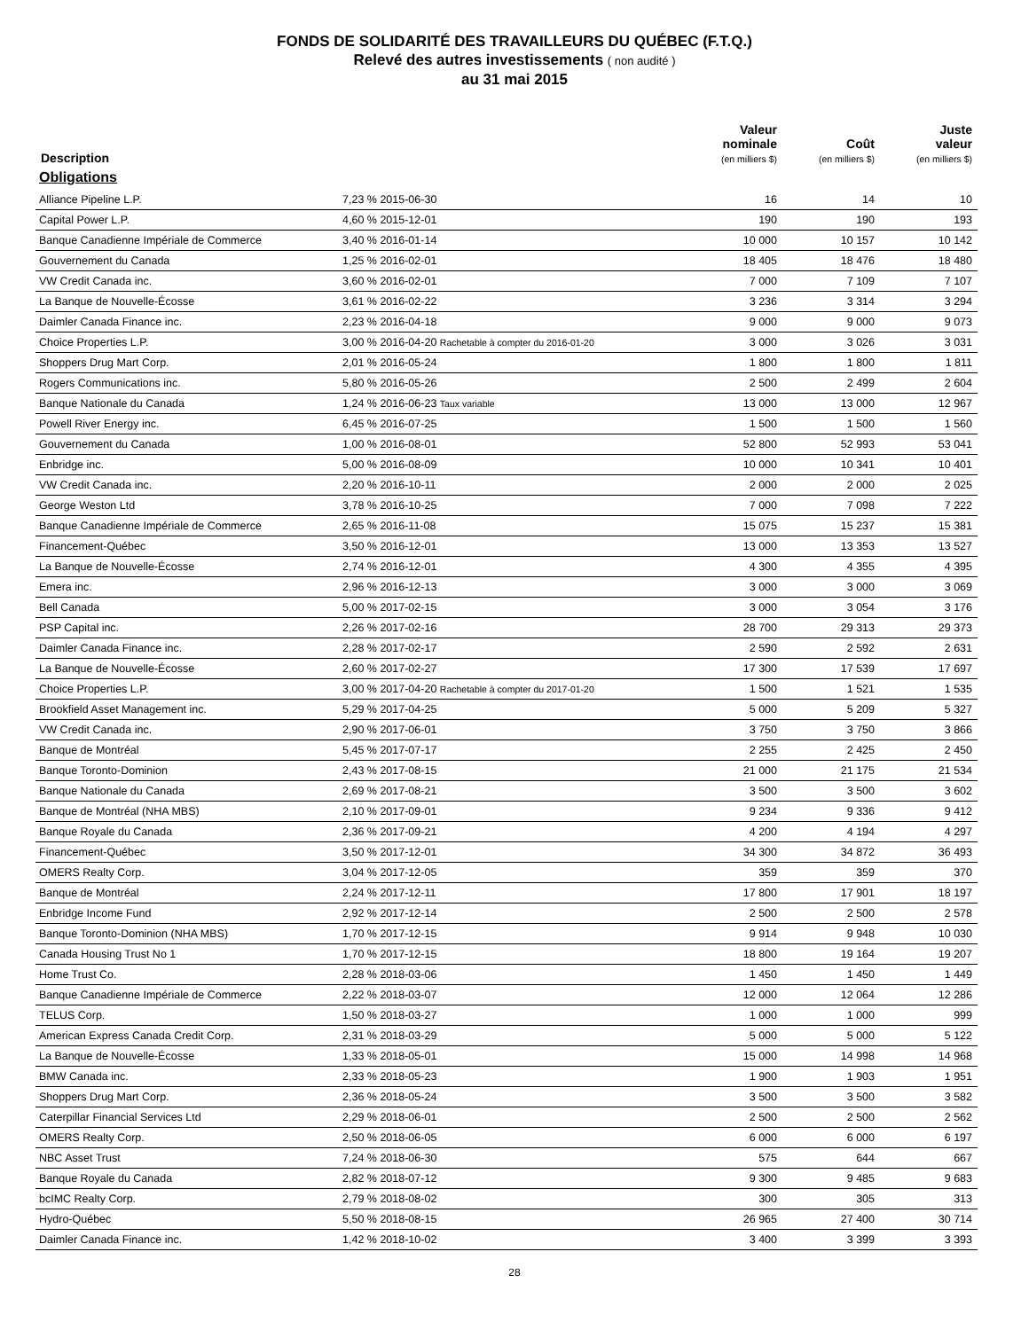FONDS DE SOLIDARITÉ DES TRAVAILLEURS DU QUÉBEC (F.T.Q.)
Relevé des autres investissements ( non audité )
au 31 mai 2015
| Description | | Valeur nominale (en milliers $) | Coût (en milliers $) | Juste valeur (en milliers $) |
| --- | --- | --- | --- | --- |
| Obligations | | | | |
| Alliance Pipeline L.P. | 7,23 % 2015-06-30 | 16 | 14 | 10 |
| Capital Power L.P. | 4,60 % 2015-12-01 | 190 | 190 | 193 |
| Banque Canadienne Impériale de Commerce | 3,40 % 2016-01-14 | 10 000 | 10 157 | 10 142 |
| Gouvernement du Canada | 1,25 % 2016-02-01 | 18 405 | 18 476 | 18 480 |
| VW Credit Canada inc. | 3,60 % 2016-02-01 | 7 000 | 7 109 | 7 107 |
| La Banque de Nouvelle-Écosse | 3,61 % 2016-02-22 | 3 236 | 3 314 | 3 294 |
| Daimler Canada Finance inc. | 2,23 % 2016-04-18 | 9 000 | 9 000 | 9 073 |
| Choice Properties L.P. | 3,00 % 2016-04-20 Rachetable à compter du 2016-01-20 | 3 000 | 3 026 | 3 031 |
| Shoppers Drug Mart Corp. | 2,01 % 2016-05-24 | 1 800 | 1 800 | 1 811 |
| Rogers Communications inc. | 5,80 % 2016-05-26 | 2 500 | 2 499 | 2 604 |
| Banque Nationale du Canada | 1,24 % 2016-06-23 Taux variable | 13 000 | 13 000 | 12 967 |
| Powell River Energy inc. | 6,45 % 2016-07-25 | 1 500 | 1 500 | 1 560 |
| Gouvernement du Canada | 1,00 % 2016-08-01 | 52 800 | 52 993 | 53 041 |
| Enbridge inc. | 5,00 % 2016-08-09 | 10 000 | 10 341 | 10 401 |
| VW Credit Canada inc. | 2,20 % 2016-10-11 | 2 000 | 2 000 | 2 025 |
| George Weston Ltd | 3,78 % 2016-10-25 | 7 000 | 7 098 | 7 222 |
| Banque Canadienne Impériale de Commerce | 2,65 % 2016-11-08 | 15 075 | 15 237 | 15 381 |
| Financement-Québec | 3,50 % 2016-12-01 | 13 000 | 13 353 | 13 527 |
| La Banque de Nouvelle-Écosse | 2,74 % 2016-12-01 | 4 300 | 4 355 | 4 395 |
| Emera inc. | 2,96 % 2016-12-13 | 3 000 | 3 000 | 3 069 |
| Bell Canada | 5,00 % 2017-02-15 | 3 000 | 3 054 | 3 176 |
| PSP Capital inc. | 2,26 % 2017-02-16 | 28 700 | 29 313 | 29 373 |
| Daimler Canada Finance inc. | 2,28 % 2017-02-17 | 2 590 | 2 592 | 2 631 |
| La Banque de Nouvelle-Écosse | 2,60 % 2017-02-27 | 17 300 | 17 539 | 17 697 |
| Choice Properties L.P. | 3,00 % 2017-04-20 Rachetable à compter du 2017-01-20 | 1 500 | 1 521 | 1 535 |
| Brookfield Asset Management inc. | 5,29 % 2017-04-25 | 5 000 | 5 209 | 5 327 |
| VW Credit Canada inc. | 2,90 % 2017-06-01 | 3 750 | 3 750 | 3 866 |
| Banque de Montréal | 5,45 % 2017-07-17 | 2 255 | 2 425 | 2 450 |
| Banque Toronto-Dominion | 2,43 % 2017-08-15 | 21 000 | 21 175 | 21 534 |
| Banque Nationale du Canada | 2,69 % 2017-08-21 | 3 500 | 3 500 | 3 602 |
| Banque de Montréal (NHA MBS) | 2,10 % 2017-09-01 | 9 234 | 9 336 | 9 412 |
| Banque Royale du Canada | 2,36 % 2017-09-21 | 4 200 | 4 194 | 4 297 |
| Financement-Québec | 3,50 % 2017-12-01 | 34 300 | 34 872 | 36 493 |
| OMERS Realty Corp. | 3,04 % 2017-12-05 | 359 | 359 | 370 |
| Banque de Montréal | 2,24 % 2017-12-11 | 17 800 | 17 901 | 18 197 |
| Enbridge Income Fund | 2,92 % 2017-12-14 | 2 500 | 2 500 | 2 578 |
| Banque Toronto-Dominion (NHA MBS) | 1,70 % 2017-12-15 | 9 914 | 9 948 | 10 030 |
| Canada Housing Trust No 1 | 1,70 % 2017-12-15 | 18 800 | 19 164 | 19 207 |
| Home Trust Co. | 2,28 % 2018-03-06 | 1 450 | 1 450 | 1 449 |
| Banque Canadienne Impériale de Commerce | 2,22 % 2018-03-07 | 12 000 | 12 064 | 12 286 |
| TELUS Corp. | 1,50 % 2018-03-27 | 1 000 | 1 000 | 999 |
| American Express Canada Credit Corp. | 2,31 % 2018-03-29 | 5 000 | 5 000 | 5 122 |
| La Banque de Nouvelle-Écosse | 1,33 % 2018-05-01 | 15 000 | 14 998 | 14 968 |
| BMW Canada inc. | 2,33 % 2018-05-23 | 1 900 | 1 903 | 1 951 |
| Shoppers Drug Mart Corp. | 2,36 % 2018-05-24 | 3 500 | 3 500 | 3 582 |
| Caterpillar Financial Services Ltd | 2,29 % 2018-06-01 | 2 500 | 2 500 | 2 562 |
| OMERS Realty Corp. | 2,50 % 2018-06-05 | 6 000 | 6 000 | 6 197 |
| NBC Asset Trust | 7,24 % 2018-06-30 | 575 | 644 | 667 |
| Banque Royale du Canada | 2,82 % 2018-07-12 | 9 300 | 9 485 | 9 683 |
| bcIMC Realty Corp. | 2,79 % 2018-08-02 | 300 | 305 | 313 |
| Hydro-Québec | 5,50 % 2018-08-15 | 26 965 | 27 400 | 30 714 |
| Daimler Canada Finance inc. | 1,42 % 2018-10-02 | 3 400 | 3 399 | 3 393 |
28